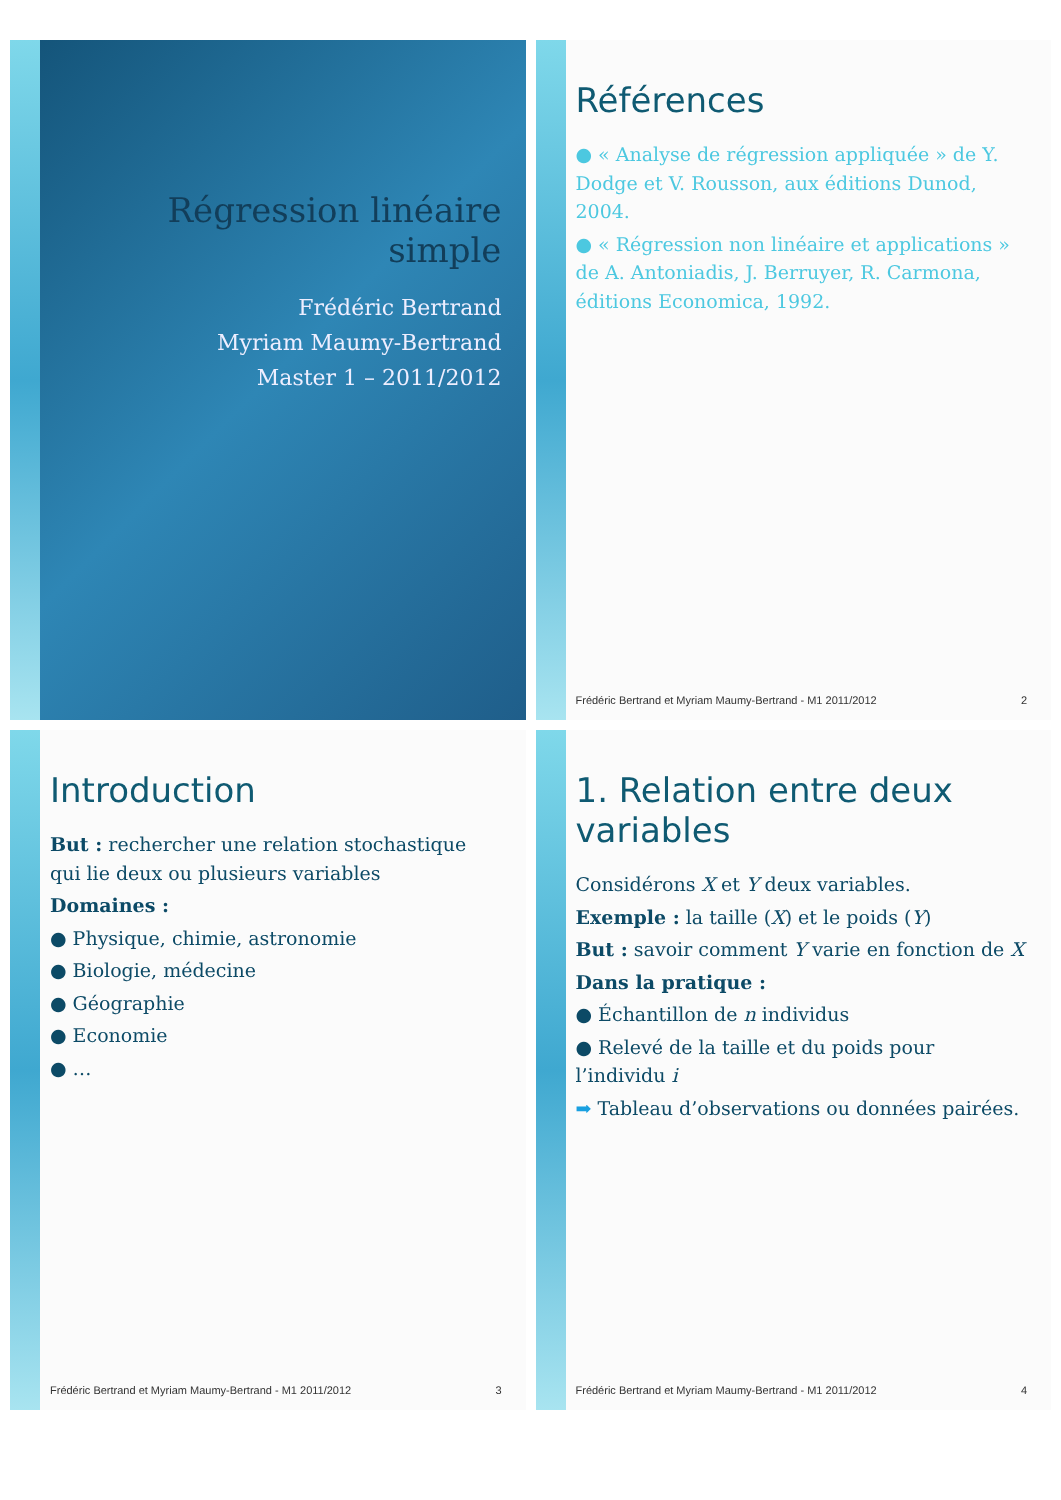Régression linéaire simple
Frédéric Bertrand
Myriam Maumy-Bertrand
Master 1 – 2011/2012
Références
● « Analyse de régression appliquée » de Y. Dodge et V. Rousson, aux éditions Dunod, 2004.
● « Régression non linéaire et applications » de A. Antoniadis, J. Berruyer, R. Carmona, éditions Economica, 1992.
Frédéric Bertrand et Myriam Maumy-Bertrand - M1 2011/2012 2
Introduction
But : rechercher une relation stochastique qui lie deux ou plusieurs variables
Domaines :
● Physique, chimie, astronomie
● Biologie, médecine
● Géographie
● Economie
● …
Frédéric Bertrand et Myriam Maumy-Bertrand - M1 2011/2012 3
1. Relation entre deux variables
Considérons X et Y deux variables.
Exemple : la taille (X) et le poids (Y)
But : savoir comment Y varie en fonction de X
Dans la pratique :
● Échantillon de n individus
● Relevé de la taille et du poids pour l’individu i
➡ Tableau d’observations ou données pairées.
Frédéric Bertrand et Myriam Maumy-Bertrand - M1 2011/2012 4